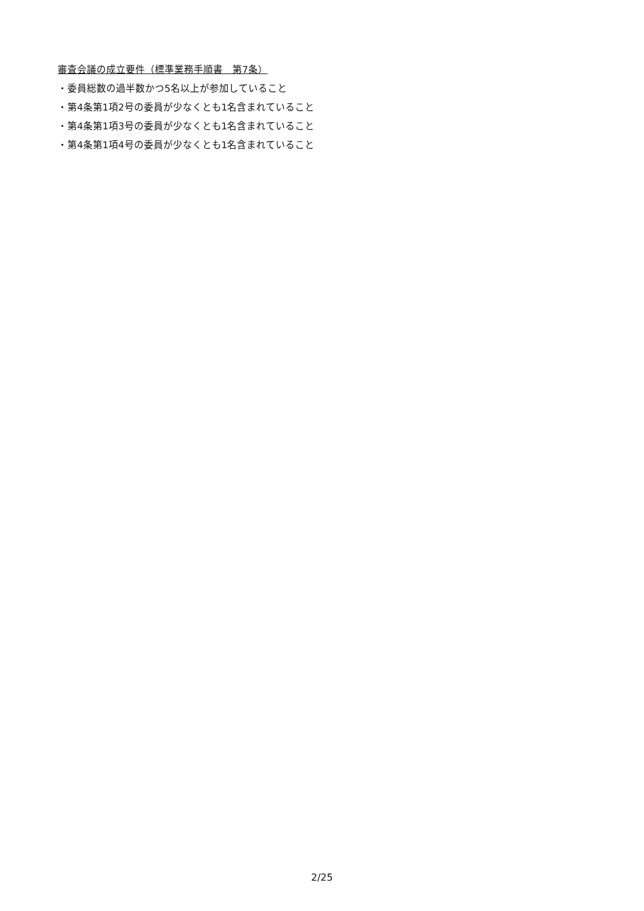審査会議の成立要件（標準業務手順書　第7条）
・委員総数の過半数かつ5名以上が参加していること
・第4条第1項2号の委員が少なくとも1名含まれていること
・第4条第1項3号の委員が少なくとも1名含まれていること
・第4条第1項4号の委員が少なくとも1名含まれていること
2/25